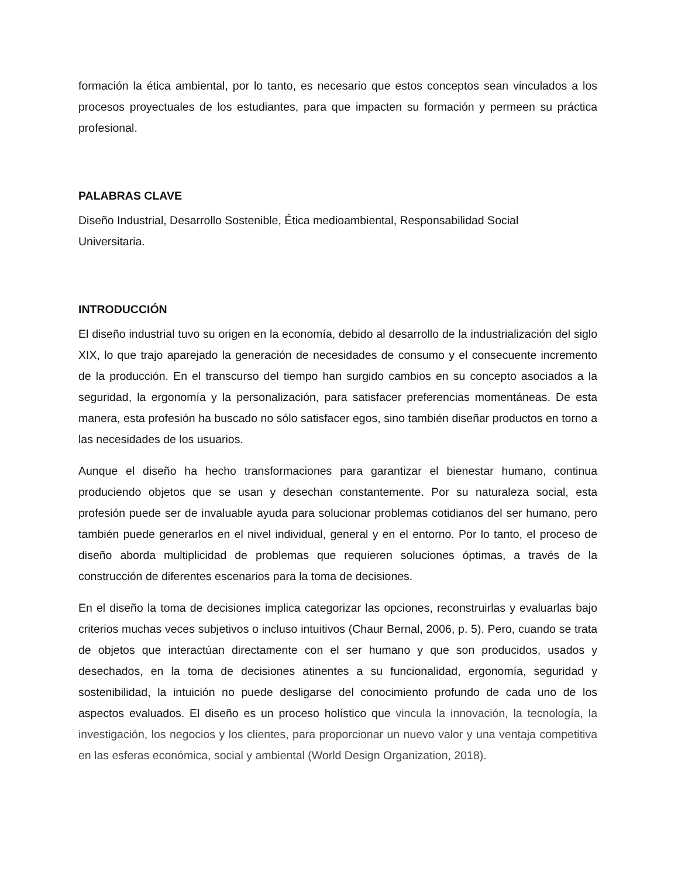formación la ética ambiental, por lo tanto, es necesario que estos conceptos sean vinculados a los procesos proyectuales de los estudiantes, para que impacten su formación y permeen su práctica profesional.
PALABRAS CLAVE
Diseño Industrial, Desarrollo Sostenible, Ética medioambiental, Responsabilidad Social
Universitaria.
INTRODUCCIÓN
El diseño industrial tuvo su origen en la economía, debido al desarrollo de la industrialización del siglo XIX, lo que trajo aparejado la generación de necesidades de consumo y el consecuente incremento de la producción. En el transcurso del tiempo han surgido cambios en su concepto asociados a la seguridad, la ergonomía y la personalización, para satisfacer preferencias momentáneas. De esta manera, esta profesión ha buscado no sólo satisfacer egos, sino también diseñar productos en torno a las necesidades de los usuarios.
Aunque el diseño ha hecho transformaciones para garantizar el bienestar humano, continua produciendo objetos que se usan y desechan constantemente. Por su naturaleza social, esta profesión puede ser de invaluable ayuda para solucionar problemas cotidianos del ser humano, pero también puede generarlos en el nivel individual, general y en el entorno. Por lo tanto, el proceso de diseño aborda multiplicidad de problemas que requieren soluciones óptimas, a través de la construcción de diferentes escenarios para la toma de decisiones.
En el diseño la toma de decisiones implica categorizar las opciones, reconstruirlas y evaluarlas bajo criterios muchas veces subjetivos o incluso intuitivos (Chaur Bernal, 2006, p. 5). Pero, cuando se trata de objetos que interactúan directamente con el ser humano y que son producidos, usados y desechados, en la toma de decisiones atinentes a su funcionalidad, ergonomía, seguridad y sostenibilidad, la intuición no puede desligarse del conocimiento profundo de cada uno de los aspectos evaluados. El diseño es un proceso holístico que vincula la innovación, la tecnología, la investigación, los negocios y los clientes, para proporcionar un nuevo valor y una ventaja competitiva en las esferas económica, social y ambiental (World Design Organization, 2018).